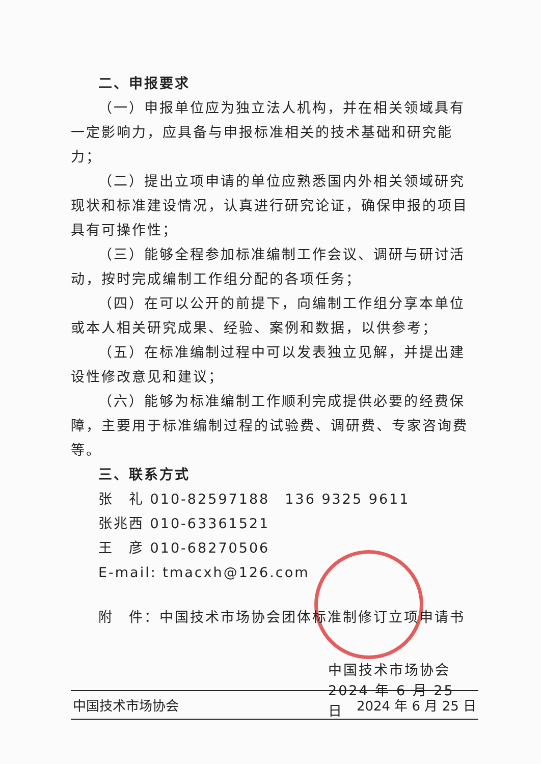二、申报要求
（一）申报单位应为独立法人机构，并在相关领域具有一定影响力，应具备与申报标准相关的技术基础和研究能力；
（二）提出立项申请的单位应熟悉国内外相关领域研究现状和标准建设情况，认真进行研究论证，确保申报的项目具有可操作性；
（三）能够全程参加标准编制工作会议、调研与研讨活动，按时完成编制工作组分配的各项任务；
（四）在可以公开的前提下，向编制工作组分享本单位或本人相关研究成果、经验、案例和数据，以供参考；
（五）在标准编制过程中可以发表独立见解，并提出建设性修改意见和建议；
（六）能够为标准编制工作顺利完成提供必要的经费保障，主要用于标准编制过程的试验费、调研费、专家咨询费等。
三、联系方式
张　礼 010-82597188　136 9325 9611
张兆西 010-63361521
王　彦 010-68270506
E-mail: tmacxh@126.com
附　件：中国技术市场协会团体标准制修订立项申请书
中国技术市场协会
2024 年 6 月 25 日
中国技术市场协会 2024 年 6 月 25 日